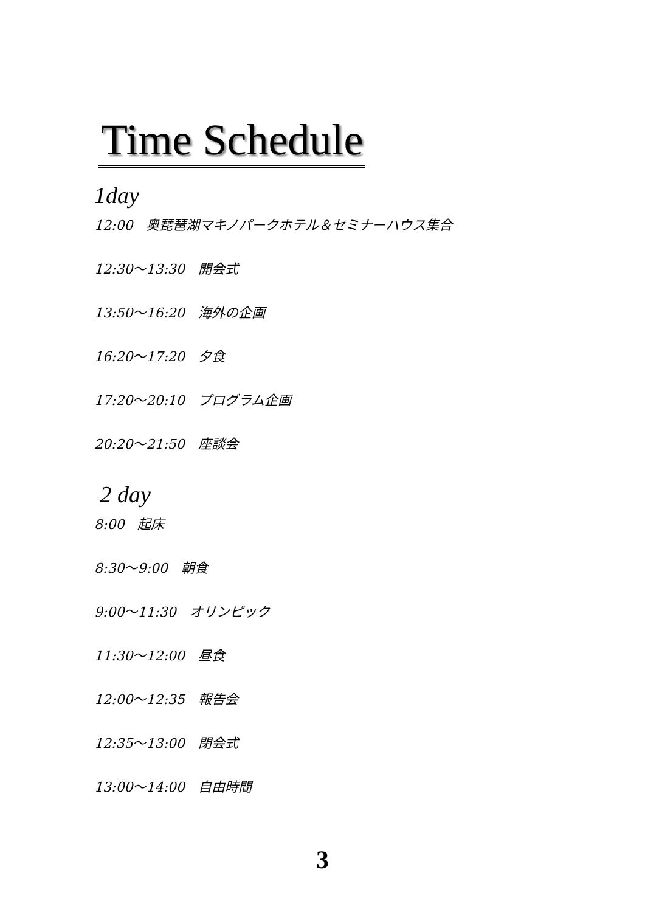Time Schedule
1day
12:00　奥琵琶湖マキノパークホテル＆セミナーハウス集合
12:30～13:30　開会式
13:50～16:20　海外の企画
16:20～17:20　夕食
17:20～20:10　プログラム企画
20:20～21:50　座談会
2 day
8:00　起床
8:30～9:00　朝食
9:00～11:30　オリンピック
11:30～12:00　昼食
12:00～12:35　報告会
12:35～13:00　閉会式
13:00～14:00　自由時間
3